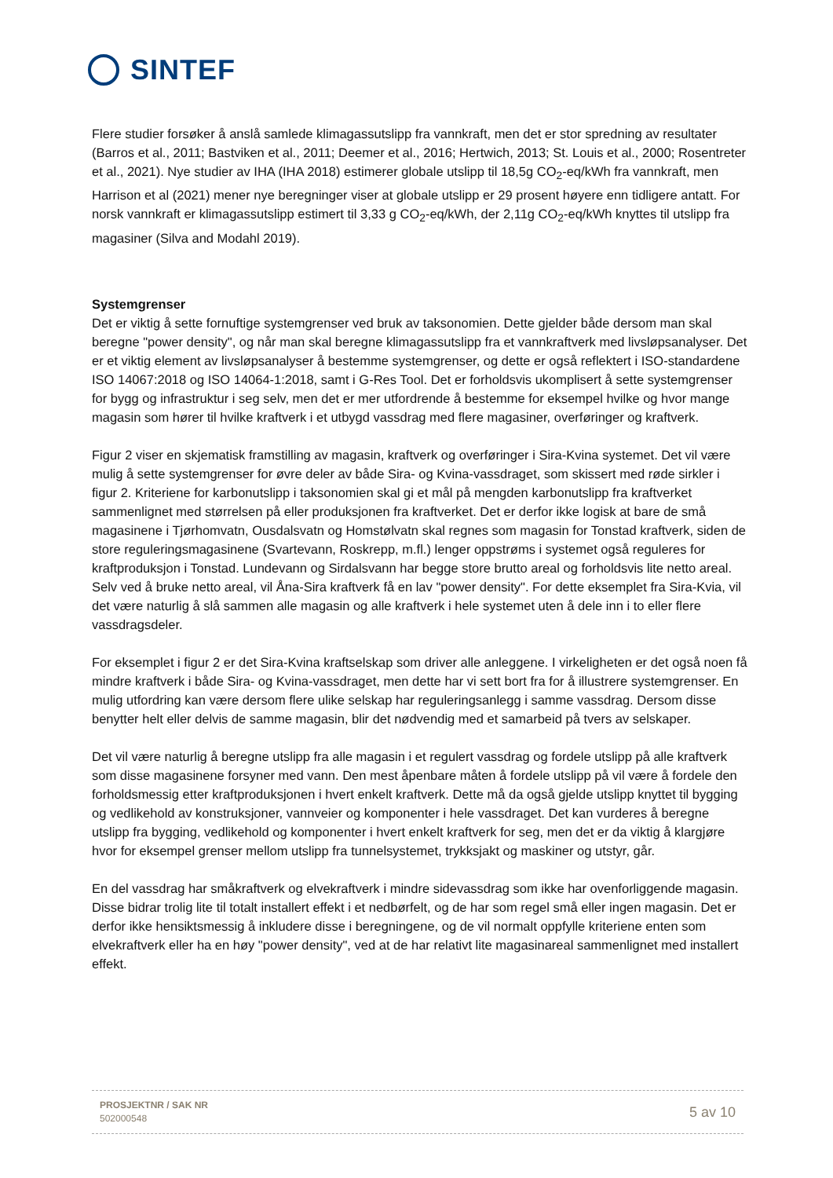SINTEF
Flere studier forsøker å anslå samlede klimagassutslipp fra vannkraft, men det er stor spredning av resultater (Barros et al., 2011; Bastviken et al., 2011; Deemer et al., 2016; Hertwich, 2013; St. Louis et al., 2000; Rosentreter et al., 2021). Nye studier av IHA (IHA 2018) estimerer globale utslipp til 18,5g CO<sub>2</sub>-eq/kWh fra vannkraft, men Harrison et al (2021) mener nye beregninger viser at globale utslipp er 29 prosent høyere enn tidligere antatt. For norsk vannkraft er klimagassutslipp estimert til 3,33 g CO<sub>2</sub>-eq/kWh, der 2,11g CO<sub>2</sub>-eq/kWh knyttes til utslipp fra magasiner (Silva and Modahl 2019).
Systemgrenser
Det er viktig å sette fornuftige systemgrenser ved bruk av taksonomien. Dette gjelder både dersom man skal beregne "power density", og når man skal beregne klimagassutslipp fra et vannkraftverk med livsløpsanalyser. Det er et viktig element av livsløpsanalyser å bestemme systemgrenser, og dette er også reflektert i ISO-standardene ISO 14067:2018 og ISO 14064-1:2018, samt i G-Res Tool. Det er forholdsvis ukomplisert å sette systemgrenser for bygg og infrastruktur i seg selv, men det er mer utfordrende å bestemme for eksempel hvilke og hvor mange magasin som hører til hvilke kraftverk i et utbygd vassdrag med flere magasiner, overføringer og kraftverk.
Figur 2 viser en skjematisk framstilling av magasin, kraftverk og overføringer i Sira-Kvina systemet. Det vil være mulig å sette systemgrenser for øvre deler av både Sira- og Kvina-vassdraget, som skissert med røde sirkler i figur 2. Kriteriene for karbonutslipp i taksonomien skal gi et mål på mengden karbonutslipp fra kraftverket sammenlignet med størrelsen på eller produksjonen fra kraftverket. Det er derfor ikke logisk at bare de små magasinene i Tjørhomvatn, Ousdalsvatn og Homstølvatn skal regnes som magasin for Tonstad kraftverk, siden de store reguleringsmagasinene (Svartevann, Roskrepp, m.fl.) lenger oppstrøms i systemet også reguleres for kraftproduksjon i Tonstad. Lundevann og Sirdalsvann har begge store brutto areal og forholdsvis lite netto areal. Selv ved å bruke netto areal, vil Åna-Sira kraftverk få en lav "power density". For dette eksemplet fra Sira-Kvia, vil det være naturlig å slå sammen alle magasin og alle kraftverk i hele systemet uten å dele inn i to eller flere vassdragsdeler.
For eksemplet i figur 2 er det Sira-Kvina kraftselskap som driver alle anleggene. I virkeligheten er det også noen få mindre kraftverk i både Sira- og Kvina-vassdraget, men dette har vi sett bort fra for å illustrere systemgrenser. En mulig utfordring kan være dersom flere ulike selskap har reguleringsanlegg i samme vassdrag. Dersom disse benytter helt eller delvis de samme magasin, blir det nødvendig med et samarbeid på tvers av selskaper.
Det vil være naturlig å beregne utslipp fra alle magasin i et regulert vassdrag og fordele utslipp på alle kraftverk som disse magasinene forsyner med vann. Den mest åpenbare måten å fordele utslipp på vil være å fordele den forholdsmessig etter kraftproduksjonen i hvert enkelt kraftverk. Dette må da også gjelde utslipp knyttet til bygging og vedlikehold av konstruksjoner, vannveier og komponenter i hele vassdraget. Det kan vurderes å beregne utslipp fra bygging, vedlikehold og komponenter i hvert enkelt kraftverk for seg, men det er da viktig å klargjøre hvor for eksempel grenser mellom utslipp fra tunnelsystemet, trykksjakt og maskiner og utstyr, går.
En del vassdrag har småkraftverk og elvekraftverk i mindre sidevassdrag som ikke har ovenforliggende magasin. Disse bidrar trolig lite til totalt installert effekt i et nedbørfelt, og de har som regel små eller ingen magasin. Det er derfor ikke hensiktsmessig å inkludere disse i beregningene, og de vil normalt oppfylle kriteriene enten som elvekraftverk eller ha en høy "power density", ved at de har relativt lite magasinareal sammenlignet med installert effekt.
PROSJEKTNR / SAK NR
502000548
5 av 10